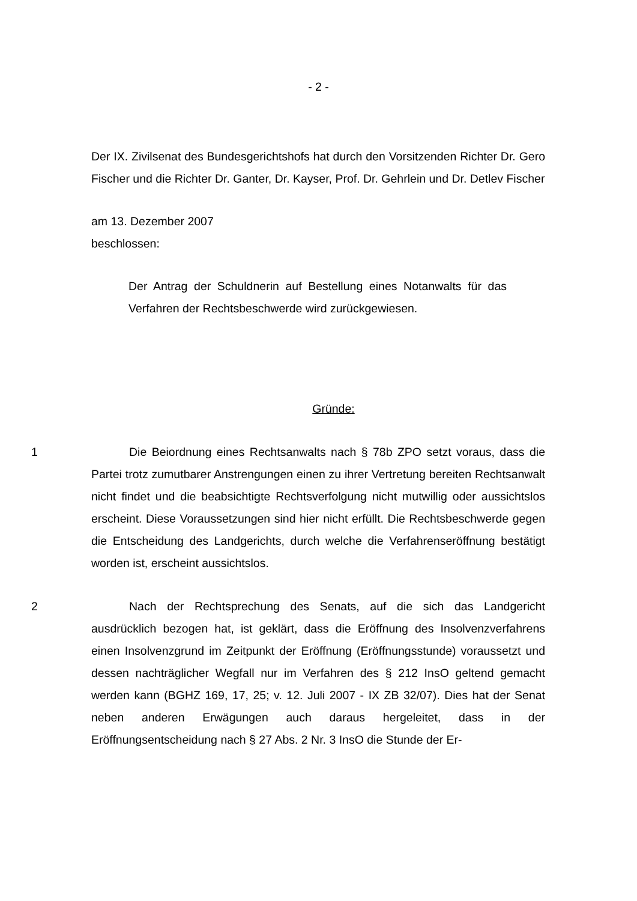- 2 -
Der IX. Zivilsenat des Bundesgerichtshofs hat durch den Vorsitzenden Richter Dr. Gero Fischer und die Richter Dr. Ganter, Dr. Kayser, Prof. Dr. Gehrlein und Dr. Detlev Fischer
am 13. Dezember 2007
beschlossen:
Der Antrag der Schuldnerin auf Bestellung eines Notanwalts für das Verfahren der Rechtsbeschwerde wird zurückgewiesen.
Gründe:
1 Die Beiordnung eines Rechtsanwalts nach § 78b ZPO setzt voraus, dass die Partei trotz zumutbarer Anstrengungen einen zu ihrer Vertretung bereiten Rechtsanwalt nicht findet und die beabsichtigte Rechtsverfolgung nicht mutwillig oder aussichtslos erscheint. Diese Voraussetzungen sind hier nicht erfüllt. Die Rechtsbeschwerde gegen die Entscheidung des Landgerichts, durch welche die Verfahrenseröffnung bestätigt worden ist, erscheint aussichtslos.
2 Nach der Rechtsprechung des Senats, auf die sich das Landgericht ausdrücklich bezogen hat, ist geklärt, dass die Eröffnung des Insolvenzverfahrens einen Insolvenzgrund im Zeitpunkt der Eröffnung (Eröffnungsstunde) voraussetzt und dessen nachträglicher Wegfall nur im Verfahren des § 212 InsO geltend gemacht werden kann (BGHZ 169, 17, 25; v. 12. Juli 2007 - IX ZB 32/07). Dies hat der Senat neben anderen Erwägungen auch daraus hergeleitet, dass in der Eröffnungsentscheidung nach § 27 Abs. 2 Nr. 3 InsO die Stunde der Er-